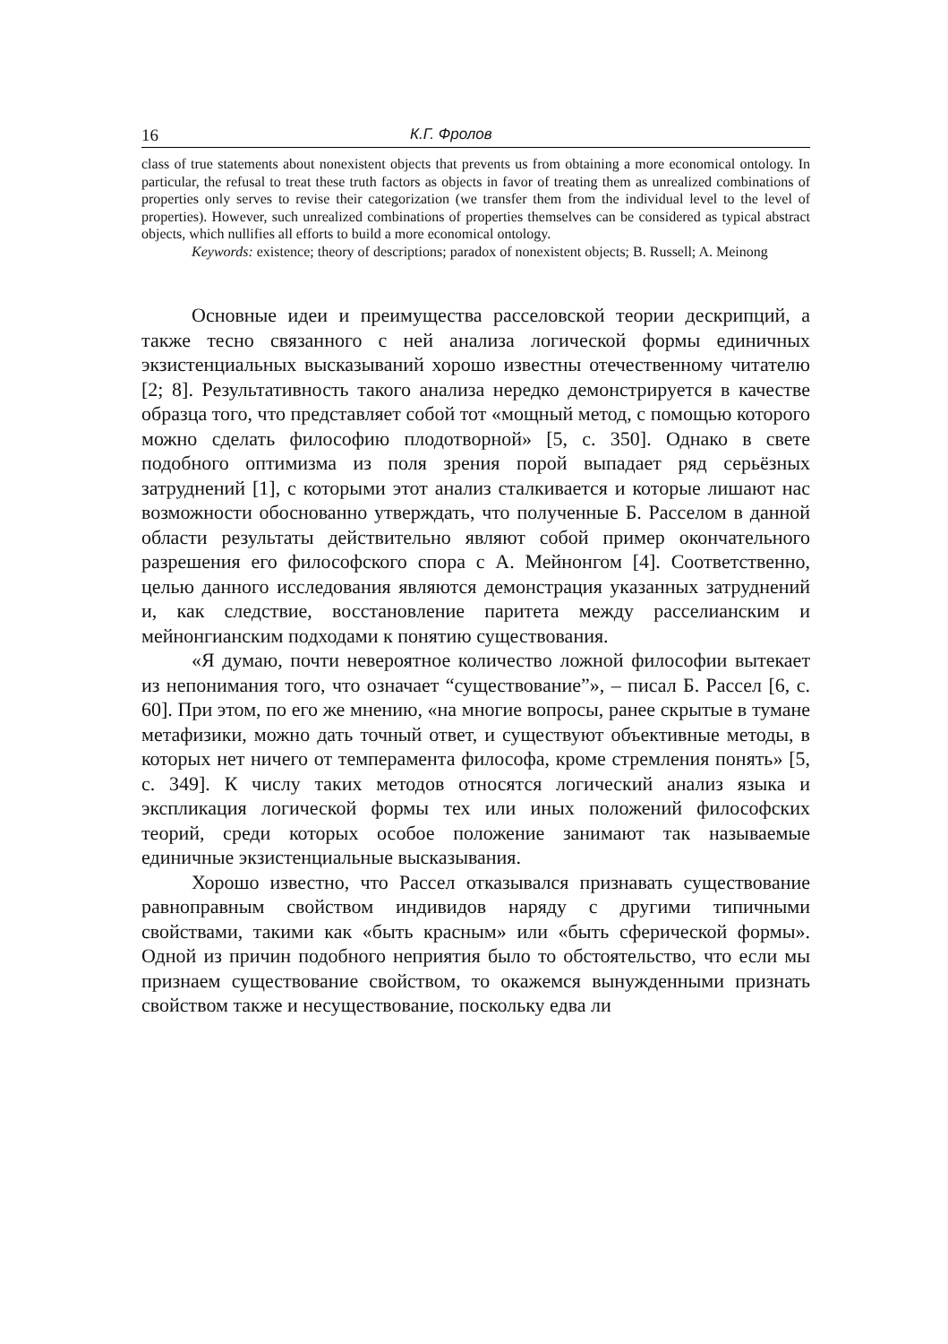16 К.Г. Фролов
class of true statements about nonexistent objects that prevents us from obtaining a more economical ontology. In particular, the refusal to treat these truth factors as objects in favor of treating them as unrealized combinations of properties only serves to revise their categorization (we transfer them from the individual level to the level of properties). However, such unrealized combinations of properties themselves can be considered as typical abstract objects, which nullifies all efforts to build a more economical ontology.
Keywords: existence; theory of descriptions; paradox of nonexistent objects; B. Russell; A. Meinong
Основные идеи и преимущества расселовской теории дескрипций, а также тесно связанного с ней анализа логической формы единичных экзистенциальных высказываний хорошо известны отечественному читателю [2; 8]. Результативность такого анализа нередко демонстрируется в качестве образца того, что представляет собой тот «мощный метод, с помощью которого можно сделать философию плодотворной» [5, с. 350]. Однако в свете подобного оптимизма из поля зрения порой выпадает ряд серьёзных затруднений [1], с которыми этот анализ сталкивается и которые лишают нас возможности обоснованно утверждать, что полученные Б. Расселом в данной области результаты действительно являют собой пример окончательного разрешения его философского спора с А. Мейнонгом [4]. Соответственно, целью данного исследования являются демонстрация указанных затруднений и, как следствие, восстановление паритета между расселианским и мейнонгианским подходами к понятию существования.
«Я думаю, почти невероятное количество ложной философии вытекает из непонимания того, что означает “существование”», – писал Б. Рассел [6, с. 60]. При этом, по его же мнению, «на многие вопросы, ранее скрытые в тумане метафизики, можно дать точный ответ, и существуют объективные методы, в которых нет ничего от темперамента философа, кроме стремления понять» [5, с. 349]. К числу таких методов относятся логический анализ языка и экспликация логической формы тех или иных положений философских теорий, среди которых особое положение занимают так называемые единичные экзистенциальные высказывания.
Хорошо известно, что Рассел отказывался признавать существование равноправным свойством индивидов наряду с другими типичными свойствами, такими как «быть красным» или «быть сферической формы». Одной из причин подобного неприятия было то обстоятельство, что если мы признаем существование свойством, то окажемся вынужденными признать свойством также и несуществование, поскольку едва ли